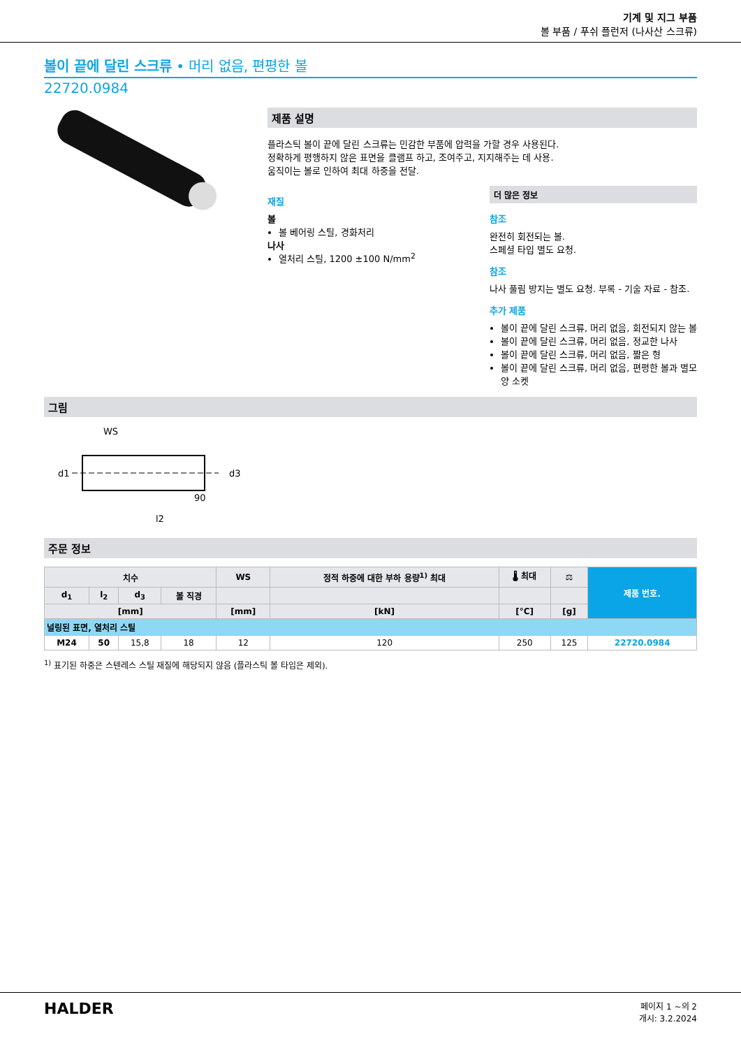기계 및 지그 부품
볼 부품 / 푸쉬 플런저 (나사산 스크류)
볼이 끝에 달린 스크류 • 머리 없음, 편평한 볼
22720.0984
제품 설명
플라스틱 볼이 끝에 달린 스크류는 민감한 부품에 압력을 가할 경우 사용된다.
정확하게 평행하지 않은 표면을 클램프 하고, 조여주고, 지지해주는 데 사용.
움직이는 볼로 인하여 최대 하중을 전달.
재질
볼
볼 베어링 스틸, 경화처리
나사
열처리 스틸, 1200 ±100 N/mm<sup>2</sup>
더 많은 정보
참조
완전히 회전되는 볼.
스페셜 타입 별도 요청.
참조
나사 풀림 방지는 별도 요청. 부록 - 기술 자료 - 참조.
추가 제품
볼이 끝에 달린 스크류, 머리 없음, 회전되지 않는 볼
볼이 끝에 달린 스크류, 머리 없음, 정교한 나사
볼이 끝에 달린 스크류, 머리 없음, 짧은 형
볼이 끝에 달린 스크류, 머리 없음, 편평한 볼과 별모양 소켓
그림
WS
l2
d1
d3
90
주문 정보
| 치수 | | | | WS | 정적 하중에 대한 부하 용량<sup>1)</sup> 최대 | 🌡 최대 | ⚖ | 제품 번호. |
| --- | --- | --- | --- | --- | --- | --- | --- | --- |
| d<sub>1</sub> | l<sub>2</sub> | d<sub>3</sub> | 볼 직경 | | | | | |
| [mm] | | | | [mm] | [kN] | [°C] | [g] | |
| 널링된 표면, 열처리 스틸 | | | | | | | | |
| M24 | 50 | 15,8 | 18 | 12 | 120 | 250 | 125 | 22720.0984 |
<sup>1)</sup> 표기된 하중은 스텐레스 스틸 재질에 해당되지 않음 (플라스틱 볼 타입은 제외).
HALDER
페이지 1 ~의 2
개시: 3.2.2024